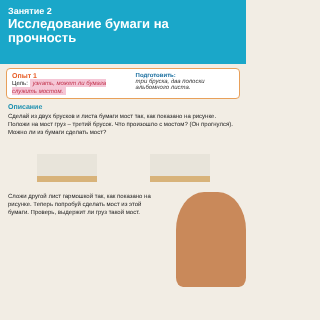Занятие 2
Исследование бумаги на прочность
Опыт 1
Цель: узнать, может ли бумага служить мостом.
Подготовить:
три бруска, два полоски альбомного листа.
Описание
Сделай из двух брусков и листа бумаги мост так, как показано на рисунке. Положи на мост груз – третий брусок. Что произошло с мостом? (Он прогнулся). Можно ли из бумаги сделать мост?
Сложи другой лист гармошкой так, как показано на рисунке. Теперь попробуй сделать мост из этой бумаги. Проверь, выдержит ли груз такой мост.